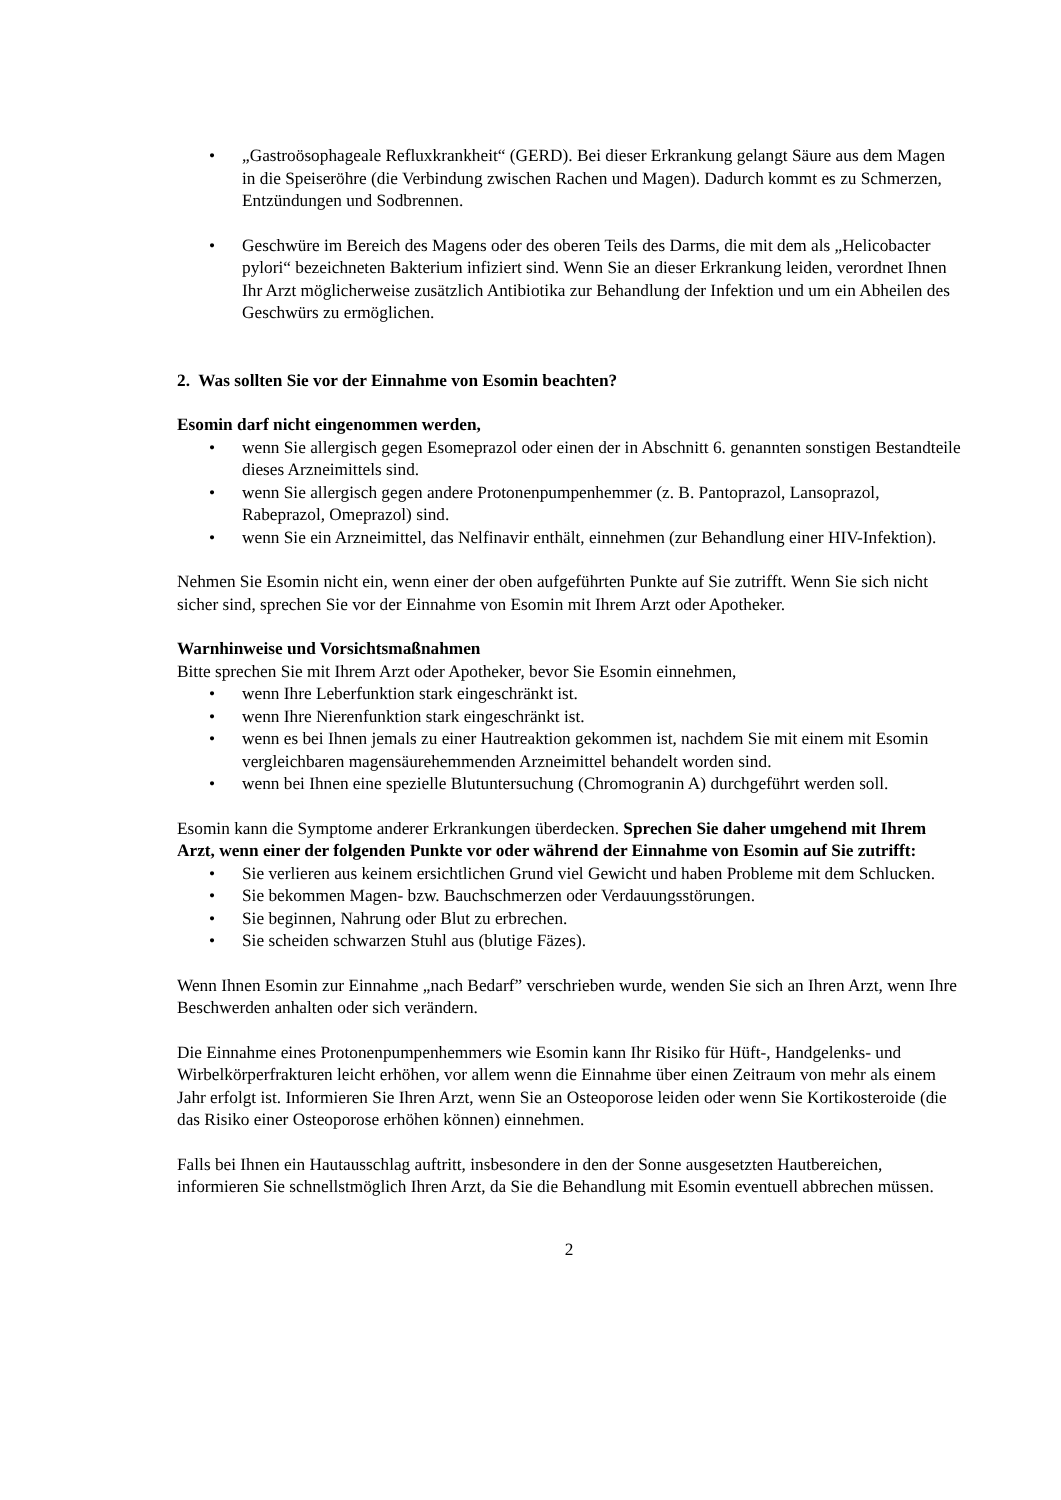• „Gastroösophageale Refluxkrankheit“ (GERD). Bei dieser Erkrankung gelangt Säure aus dem Magen in die Speiseröhre (die Verbindung zwischen Rachen und Magen). Dadurch kommt es zu Schmerzen, Entzündungen und Sodbrennen.
• Geschwüre im Bereich des Magens oder des oberen Teils des Darms, die mit dem als „Helicobacter pylori“ bezeichneten Bakterium infiziert sind. Wenn Sie an dieser Erkrankung leiden, verordnet Ihnen Ihr Arzt möglicherweise zusätzlich Antibiotika zur Behandlung der Infektion und um ein Abheilen des Geschwürs zu ermöglichen.
2. Was sollten Sie vor der Einnahme von Esomin beachten?
Esomin darf nicht eingenommen werden,
• wenn Sie allergisch gegen Esomeprazol oder einen der in Abschnitt 6. genannten sonstigen Bestandteile dieses Arzneimittels sind.
• wenn Sie allergisch gegen andere Protonenpumpenhemmer (z. B. Pantoprazol, Lansoprazol, Rabeprazol, Omeprazol) sind.
• wenn Sie ein Arzneimittel, das Nelfinavir enthält, einnehmen (zur Behandlung einer HIV-Infektion).
Nehmen Sie Esomin nicht ein, wenn einer der oben aufgeführten Punkte auf Sie zutrifft. Wenn Sie sich nicht sicher sind, sprechen Sie vor der Einnahme von Esomin mit Ihrem Arzt oder Apotheker.
Warnhinweise und Vorsichtsmaßnahmen
Bitte sprechen Sie mit Ihrem Arzt oder Apotheker, bevor Sie Esomin einnehmen,
• wenn Ihre Leberfunktion stark eingeschränkt ist.
• wenn Ihre Nierenfunktion stark eingeschränkt ist.
• wenn es bei Ihnen jemals zu einer Hautreaktion gekommen ist, nachdem Sie mit einem mit Esomin vergleichbaren magensäurehemmenden Arzneimittel behandelt worden sind.
• wenn bei Ihnen eine spezielle Blutuntersuchung (Chromogranin A) durchgeführt werden soll.
Esomin kann die Symptome anderer Erkrankungen überdecken. Sprechen Sie daher umgehend mit Ihrem Arzt, wenn einer der folgenden Punkte vor oder während der Einnahme von Esomin auf Sie zutrifft:
• Sie verlieren aus keinem ersichtlichen Grund viel Gewicht und haben Probleme mit dem Schlucken.
• Sie bekommen Magen- bzw. Bauchschmerzen oder Verdauungsstörungen.
• Sie beginnen, Nahrung oder Blut zu erbrechen.
• Sie scheiden schwarzen Stuhl aus (blutige Fäzes).
Wenn Ihnen Esomin zur Einnahme „nach Bedarf” verschrieben wurde, wenden Sie sich an Ihren Arzt, wenn Ihre Beschwerden anhalten oder sich verändern.
Die Einnahme eines Protonenpumpenhemmers wie Esomin kann Ihr Risiko für Hüft-, Handgelenks- und Wirbelkörperfrakturen leicht erhöhen, vor allem wenn die Einnahme über einen Zeitraum von mehr als einem Jahr erfolgt ist. Informieren Sie Ihren Arzt, wenn Sie an Osteoporose leiden oder wenn Sie Kortikosteroide (die das Risiko einer Osteoporose erhöhen können) einnehmen.
Falls bei Ihnen ein Hautausschlag auftritt, insbesondere in den der Sonne ausgesetzten Hautbereichen, informieren Sie schnellstmöglich Ihren Arzt, da Sie die Behandlung mit Esomin eventuell abbrechen müssen.
2